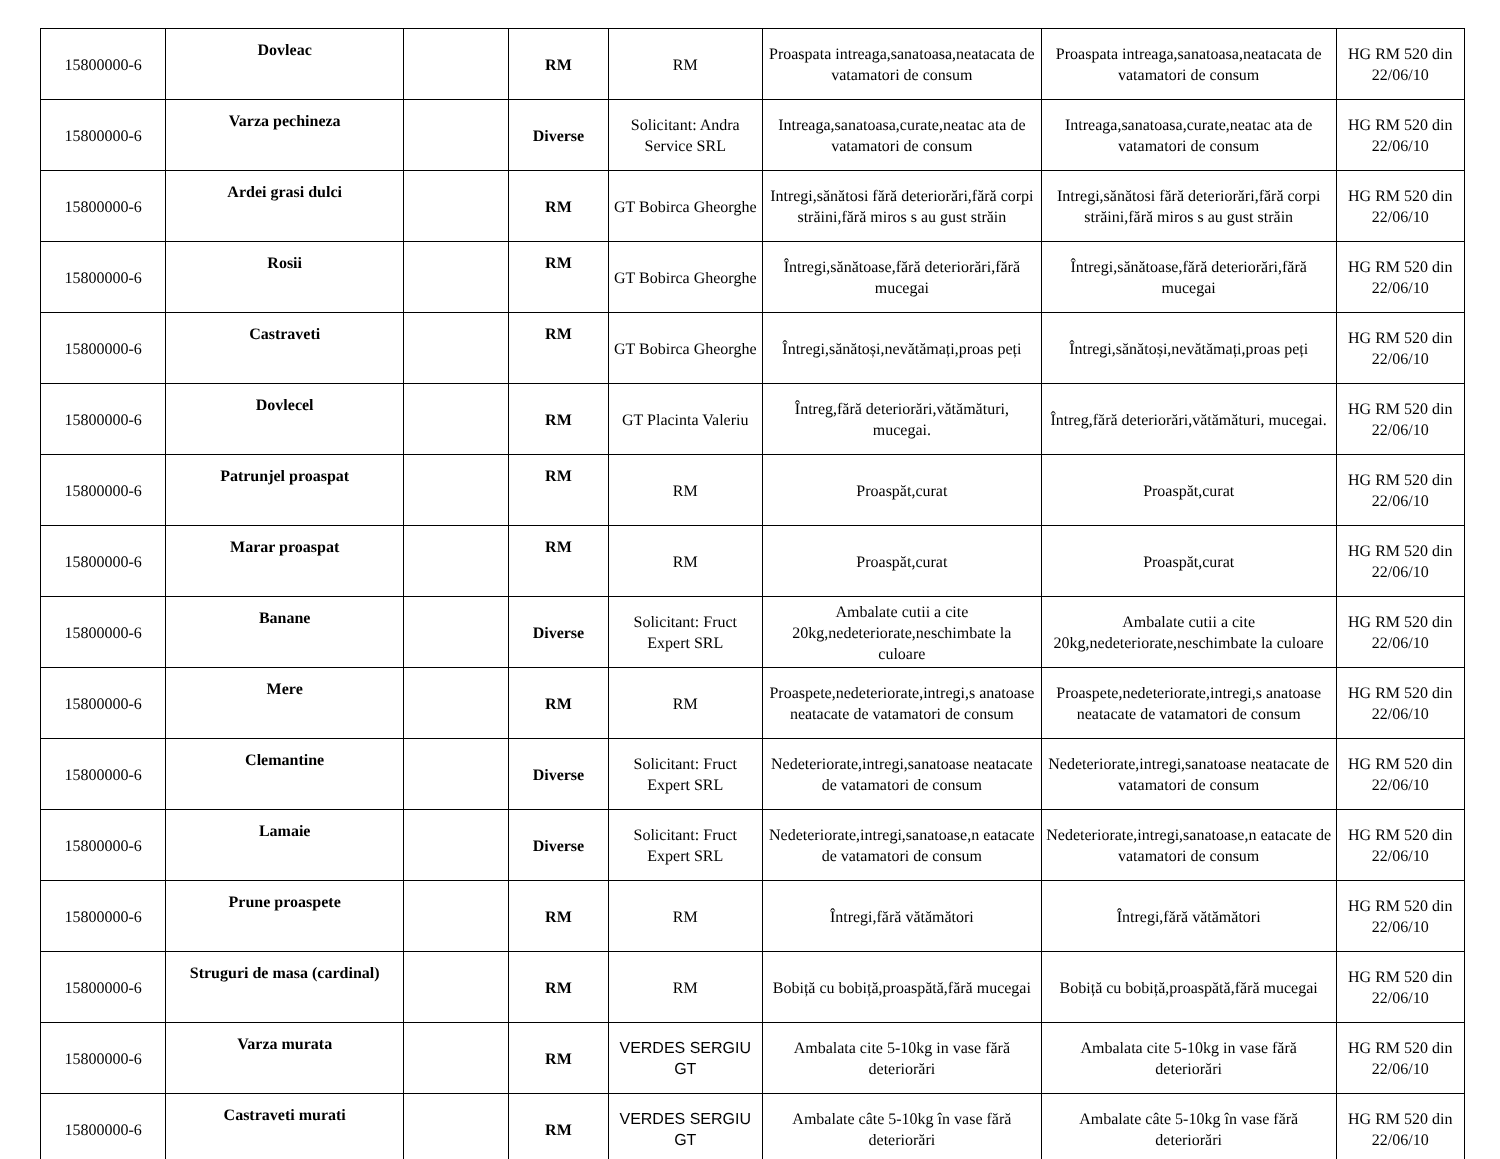| 15800000-6 | Dovleac | | RM | RM | Proaspata intreaga,sanatoasa,neatacata de vatamatori de consum | Proaspata intreaga,sanatoasa,neatacata de vatamatori de consum | HG RM 520 din 22/06/10 |
| 15800000-6 | Varza pechineza | | Diverse | Solicitant: Andra Service SRL | Intreaga,sanatoasa,curate,neatac ata de vatamatori de consum | Intreaga,sanatoasa,curate,neatac ata de vatamatori de consum | HG RM 520 din 22/06/10 |
| 15800000-6 | Ardei grasi dulci | | RM | GT Bobirca Gheorghe | Intregi,sănătosi fără deteriorări,fără corpi străini,fără miros s au gust străin | Intregi,sănătosi fără deteriorări,fără corpi străini,fără miros s au gust străin | HG RM 520 din 22/06/10 |
| 15800000-6 | Rosii | | RM | GT Bobirca Gheorghe | Întregi,sănătoase,fără deteriorări,fără mucegai | Întregi,sănătoase,fără deteriorări,fără mucegai | HG RM 520 din 22/06/10 |
| 15800000-6 | Castraveti | | RM | GT Bobirca Gheorghe | Întregi,sănătoși,nevătămați,proas peți | Întregi,sănătoși,nevătămați,proas peți | HG RM 520 din 22/06/10 |
| 15800000-6 | Dovlecel | | RM | GT Placinta Valeriu | Întreg,fără deteriorări,vătămături, mucegai. | Întreg,fără deteriorări,vătămături, mucegai. | HG RM 520 din 22/06/10 |
| 15800000-6 | Patrunjel proaspat | | RM | RM | Proaspăt,curat | Proaspăt,curat | HG RM 520 din 22/06/10 |
| 15800000-6 | Marar proaspat | | RM | RM | Proaspăt,curat | Proaspăt,curat | HG RM 520 din 22/06/10 |
| 15800000-6 | Banane | | Diverse | Solicitant: Fruct Expert SRL | Ambalate cutii a cite 20kg,nedeteriorate,neschimbate la culoare | Ambalate cutii a cite 20kg,nedeteriorate,neschimbate la culoare | HG RM 520 din 22/06/10 |
| 15800000-6 | Mere | | RM | RM | Proaspete,nedeteriorate,intregi,s anatoase neatacate de vatamatori de consum | Proaspete,nedeteriorate,intregi,s anatoase neatacate de vatamatori de consum | HG RM 520 din 22/06/10 |
| 15800000-6 | Clemantine | | Diverse | Solicitant: Fruct Expert SRL | Nedeteriorate,intregi,sanatoase neatacate de vatamatori de consum | Nedeteriorate,intregi,sanatoase neatacate de vatamatori de consum | HG RM 520 din 22/06/10 |
| 15800000-6 | Lamaie | | Diverse | Solicitant: Fruct Expert SRL | Nedeteriorate,intregi,sanatoase,n eatacate de vatamatori de consum | Nedeteriorate,intregi,sanatoase,n eatacate de vatamatori de consum | HG RM 520 din 22/06/10 |
| 15800000-6 | Prune proaspete | | RM | RM | Întregi,fără vătămători | Întregi,fără vătămători | HG RM 520 din 22/06/10 |
| 15800000-6 | Struguri de masa (cardinal) | | RM | RM | Bobiță cu bobiță,proaspătă,fără mucegai | Bobiță cu bobiță,proaspătă,fără mucegai | HG RM 520 din 22/06/10 |
| 15800000-6 | Varza murata | | RM | VERDES SERGIU GT | Ambalata cite 5-10kg in vase fără deteriorări | Ambalata cite 5-10kg in vase fără deteriorări | HG RM 520 din 22/06/10 |
| 15800000-6 | Castraveti murati | | RM | VERDES SERGIU GT | Ambalate câte 5-10kg în vase fără deteriorări | Ambalate câte 5-10kg în vase fără deteriorări | HG RM 520 din 22/06/10 |